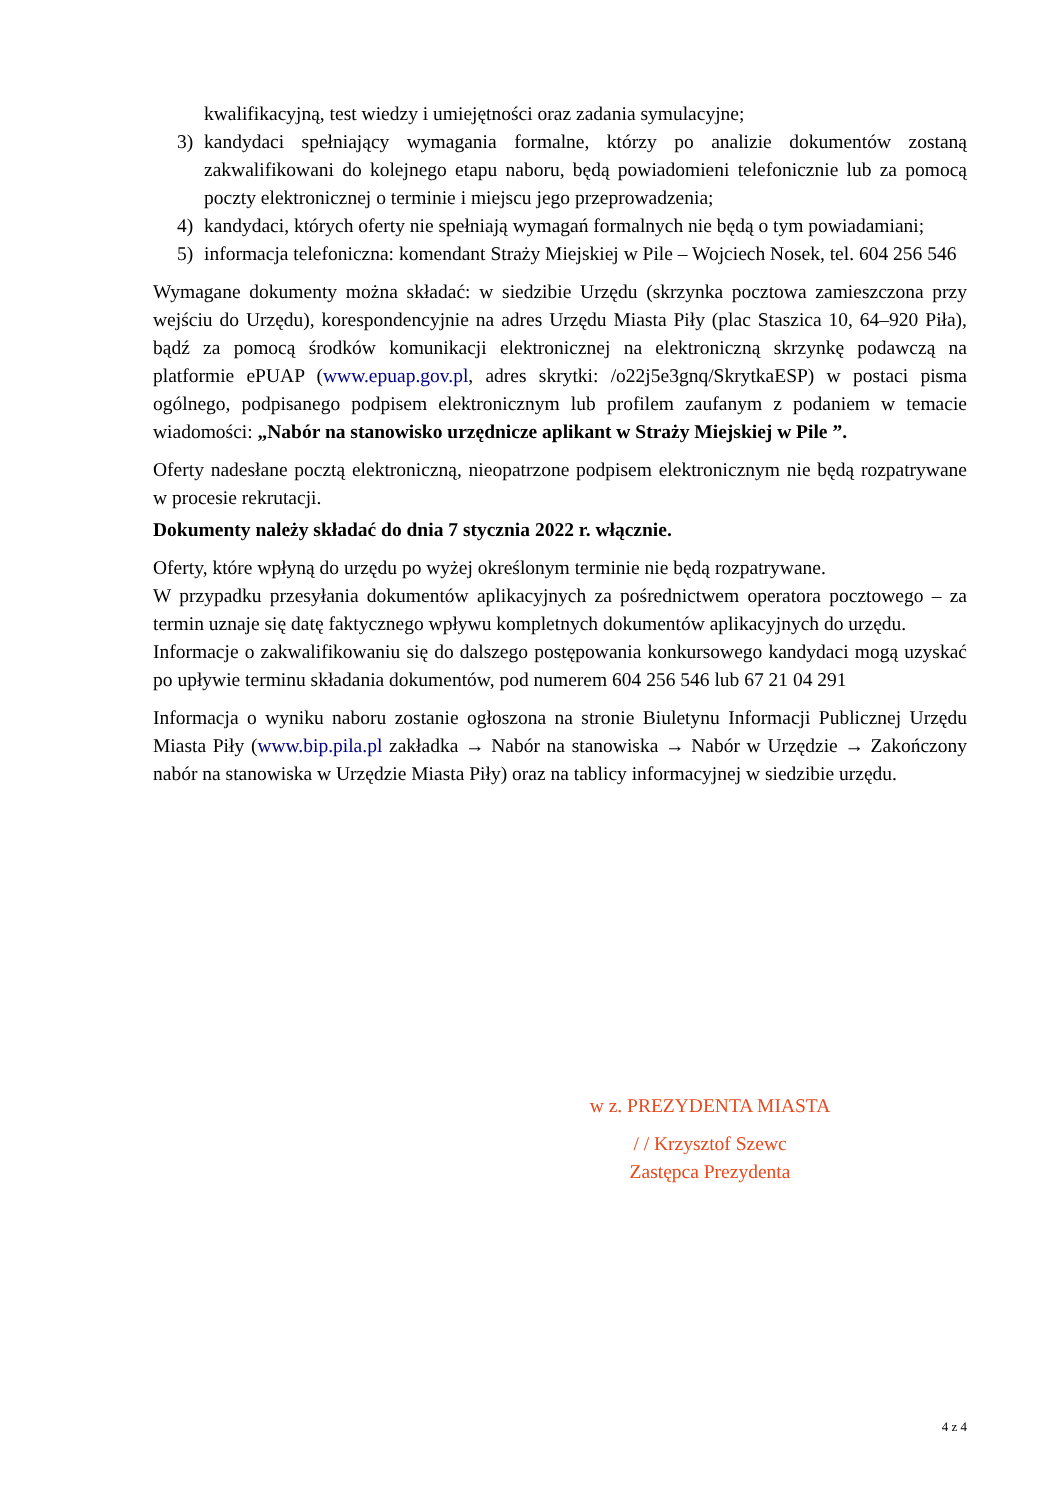kwalifikacyjną, test wiedzy i umiejętności oraz zadania symulacyjne;
3) kandydaci spełniający wymagania formalne, którzy po analizie dokumentów zostaną zakwalifikowani do kolejnego etapu naboru, będą powiadomieni telefonicznie lub za pomocą poczty elektronicznej o terminie i miejscu jego przeprowadzenia;
4) kandydaci, których oferty nie spełniają wymagań formalnych nie będą o tym powiadamiani;
5) informacja telefoniczna: komendant Straży Miejskiej w Pile – Wojciech Nosek, tel. 604 256 546
Wymagane dokumenty można składać: w siedzibie Urzędu (skrzynka pocztowa zamieszczona przy wejściu do Urzędu), korespondencyjnie na adres Urzędu Miasta Piły (plac Staszica 10, 64–920 Piła), bądź za pomocą środków komunikacji elektronicznej na elektroniczną skrzynkę podawczą na platformie ePUAP (www.epuap.gov.pl, adres skrytki: /o22j5e3gnq/SkrytkaESP) w postaci pisma ogólnego, podpisanego podpisem elektronicznym lub profilem zaufanym z podaniem w temacie wiadomości: „Nabór na stanowisko urzędnicze aplikant w Straży Miejskiej w Pile ”.
Oferty nadesłane pocztą elektroniczną, nieopatrzone podpisem elektronicznym nie będą rozpatrywane w procesie rekrutacji.
Dokumenty należy składać do dnia 7 stycznia 2022 r. włącznie.
Oferty, które wpłyną do urzędu po wyżej określonym terminie nie będą rozpatrywane.
W przypadku przesyłania dokumentów aplikacyjnych za pośrednictwem operatora pocztowego – za termin uznaje się datę faktycznego wpływu kompletnych dokumentów aplikacyjnych do urzędu.
Informacje o zakwalifikowaniu się do dalszego postępowania konkursowego kandydaci mogą uzyskać po upływie terminu składania dokumentów, pod numerem 604 256 546 lub 67 21 04 291
Informacja o wyniku naboru zostanie ogłoszona na stronie Biuletynu Informacji Publicznej Urzędu Miasta Piły (www.bip.pila.pl zakładka → Nabór na stanowiska → Nabór w Urzędzie → Zakończony nabór na stanowiska w Urzędzie Miasta Piły) oraz na tablicy informacyjnej w siedzibie urzędu.
w z. PREZYDENTA MIASTA
/ / Krzysztof Szewc
Zastępca Prezydenta
4 z 4